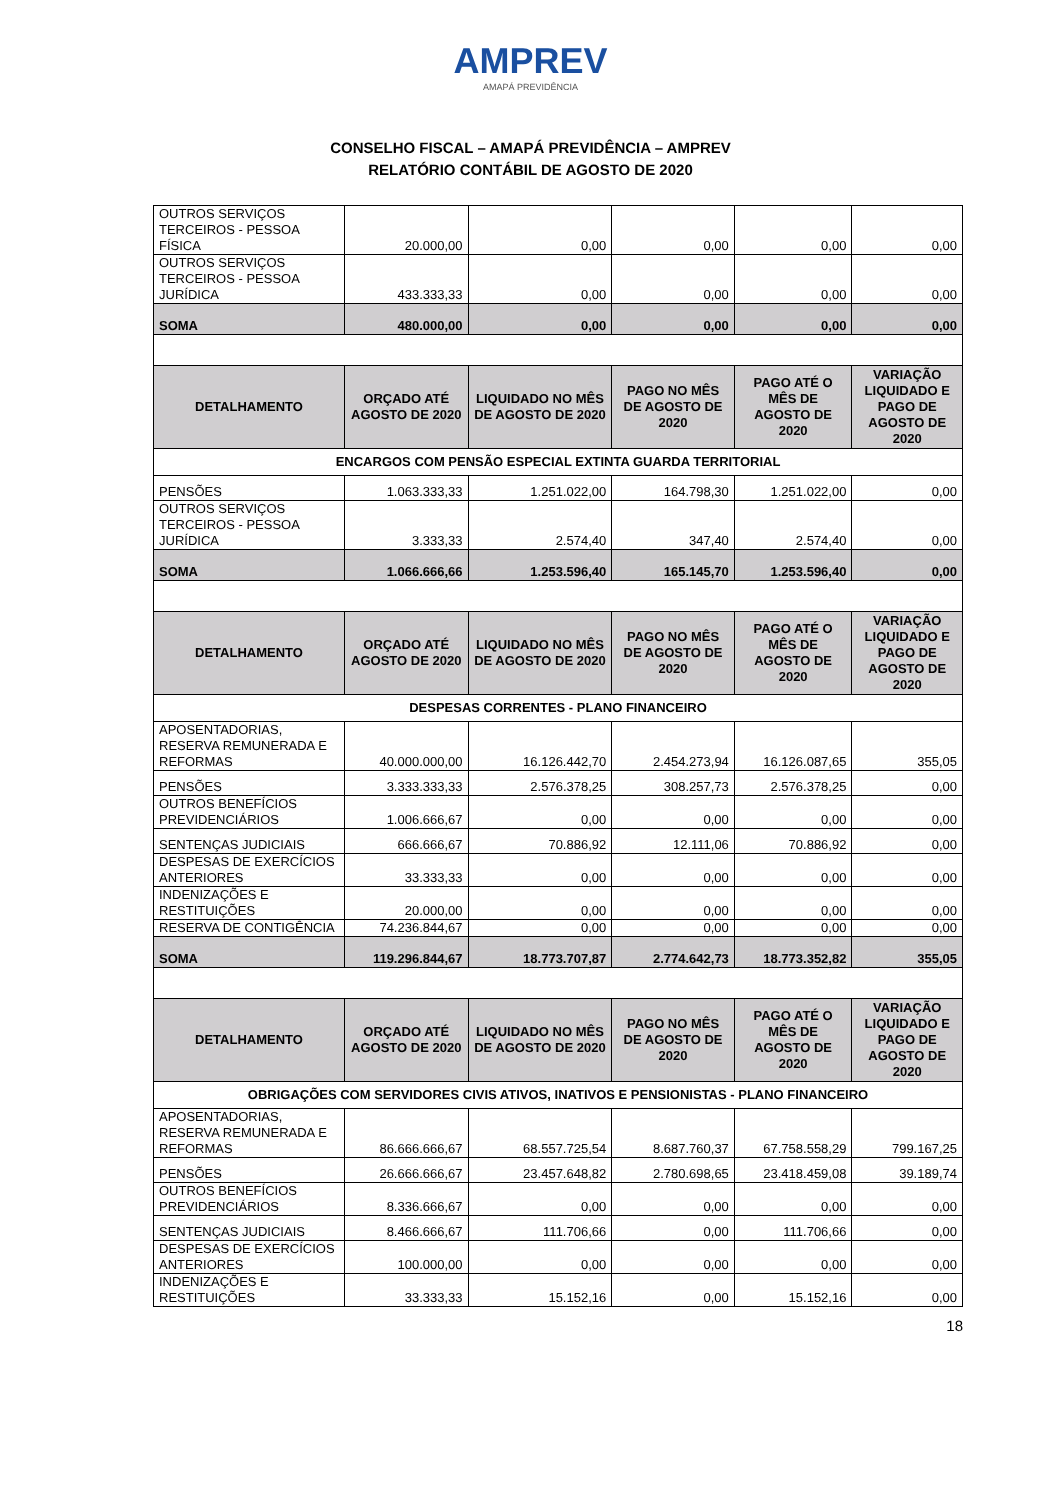AMPREV
AMAPÁ PREVIDÊNCIA
CONSELHO FISCAL – AMAPÁ PREVIDÊNCIA – AMPREV
RELATÓRIO CONTÁBIL DE AGOSTO DE 2020
| OUTROS SERVIÇOS TERCEIROS - PESSOA FÍSICA | 20.000,00 | 0,00 | 0,00 | 0,00 | 0,00 |
| OUTROS SERVIÇOS TERCEIROS - PESSOA JURÍDICA | 433.333,33 | 0,00 | 0,00 | 0,00 | 0,00 |
| SOMA | 480.000,00 | 0,00 | 0,00 | 0,00 | 0,00 |
| DETALHAMENTO | ORÇADO ATÉ AGOSTO DE 2020 | LIQUIDADO NO MÊS DE AGOSTO DE 2020 | PAGO NO MÊS DE AGOSTO DE 2020 | PAGO ATÉ O MÊS DE AGOSTO DE 2020 | VARIAÇÃO LIQUIDADO E PAGO DE AGOSTO DE 2020 |
| ENCARGOS COM PENSÃO ESPECIAL EXTINTA GUARDA TERRITORIAL | | | | | |
| PENSÕES | 1.063.333,33 | 1.251.022,00 | 164.798,30 | 1.251.022,00 | 0,00 |
| OUTROS SERVIÇOS TERCEIROS - PESSOA JURÍDICA | 3.333,33 | 2.574,40 | 347,40 | 2.574,40 | 0,00 |
| SOMA | 1.066.666,66 | 1.253.596,40 | 165.145,70 | 1.253.596,40 | 0,00 |
| DETALHAMENTO | ORÇADO ATÉ AGOSTO DE 2020 | LIQUIDADO NO MÊS DE AGOSTO DE 2020 | PAGO NO MÊS DE AGOSTO DE 2020 | PAGO ATÉ O MÊS DE AGOSTO DE 2020 | VARIAÇÃO LIQUIDADO E PAGO DE AGOSTO DE 2020 |
| DESPESAS CORRENTES - PLANO FINANCEIRO | | | | | |
| APOSENTADORIAS, RESERVA REMUNERADA E REFORMAS | 40.000.000,00 | 16.126.442,70 | 2.454.273,94 | 16.126.087,65 | 355,05 |
| PENSÕES | 3.333.333,33 | 2.576.378,25 | 308.257,73 | 2.576.378,25 | 0,00 |
| OUTROS BENEFÍCIOS PREVIDENCIÁRIOS | 1.006.666,67 | 0,00 | 0,00 | 0,00 | 0,00 |
| SENTENÇAS JUDICIAIS | 666.666,67 | 70.886,92 | 12.111,06 | 70.886,92 | 0,00 |
| DESPESAS DE EXERCÍCIOS ANTERIORES | 33.333,33 | 0,00 | 0,00 | 0,00 | 0,00 |
| INDENIZAÇÕES E RESTITUIÇÕES | 20.000,00 | 0,00 | 0,00 | 0,00 | 0,00 |
| RESERVA DE CONTIGÊNCIA | 74.236.844,67 | 0,00 | 0,00 | 0,00 | 0,00 |
| SOMA | 119.296.844,67 | 18.773.707,87 | 2.774.642,73 | 18.773.352,82 | 355,05 |
| DETALHAMENTO | ORÇADO ATÉ AGOSTO DE 2020 | LIQUIDADO NO MÊS DE AGOSTO DE 2020 | PAGO NO MÊS DE AGOSTO DE 2020 | PAGO ATÉ O MÊS DE AGOSTO DE 2020 | VARIAÇÃO LIQUIDADO E PAGO DE AGOSTO DE 2020 |
| OBRIGAÇÕES COM SERVIDORES CIVIS ATIVOS, INATIVOS E PENSIONISTAS - PLANO FINANCEIRO | | | | | |
| APOSENTADORIAS, RESERVA REMUNERADA E REFORMAS | 86.666.666,67 | 68.557.725,54 | 8.687.760,37 | 67.758.558,29 | 799.167,25 |
| PENSÕES | 26.666.666,67 | 23.457.648,82 | 2.780.698,65 | 23.418.459,08 | 39.189,74 |
| OUTROS BENEFÍCIOS PREVIDENCIÁRIOS | 8.336.666,67 | 0,00 | 0,00 | 0,00 | 0,00 |
| SENTENÇAS JUDICIAIS | 8.466.666,67 | 111.706,66 | 0,00 | 111.706,66 | 0,00 |
| DESPESAS DE EXERCÍCIOS ANTERIORES | 100.000,00 | 0,00 | 0,00 | 0,00 | 0,00 |
| INDENIZAÇÕES E RESTITUIÇÕES | 33.333,33 | 15.152,16 | 0,00 | 15.152,16 | 0,00 |
18